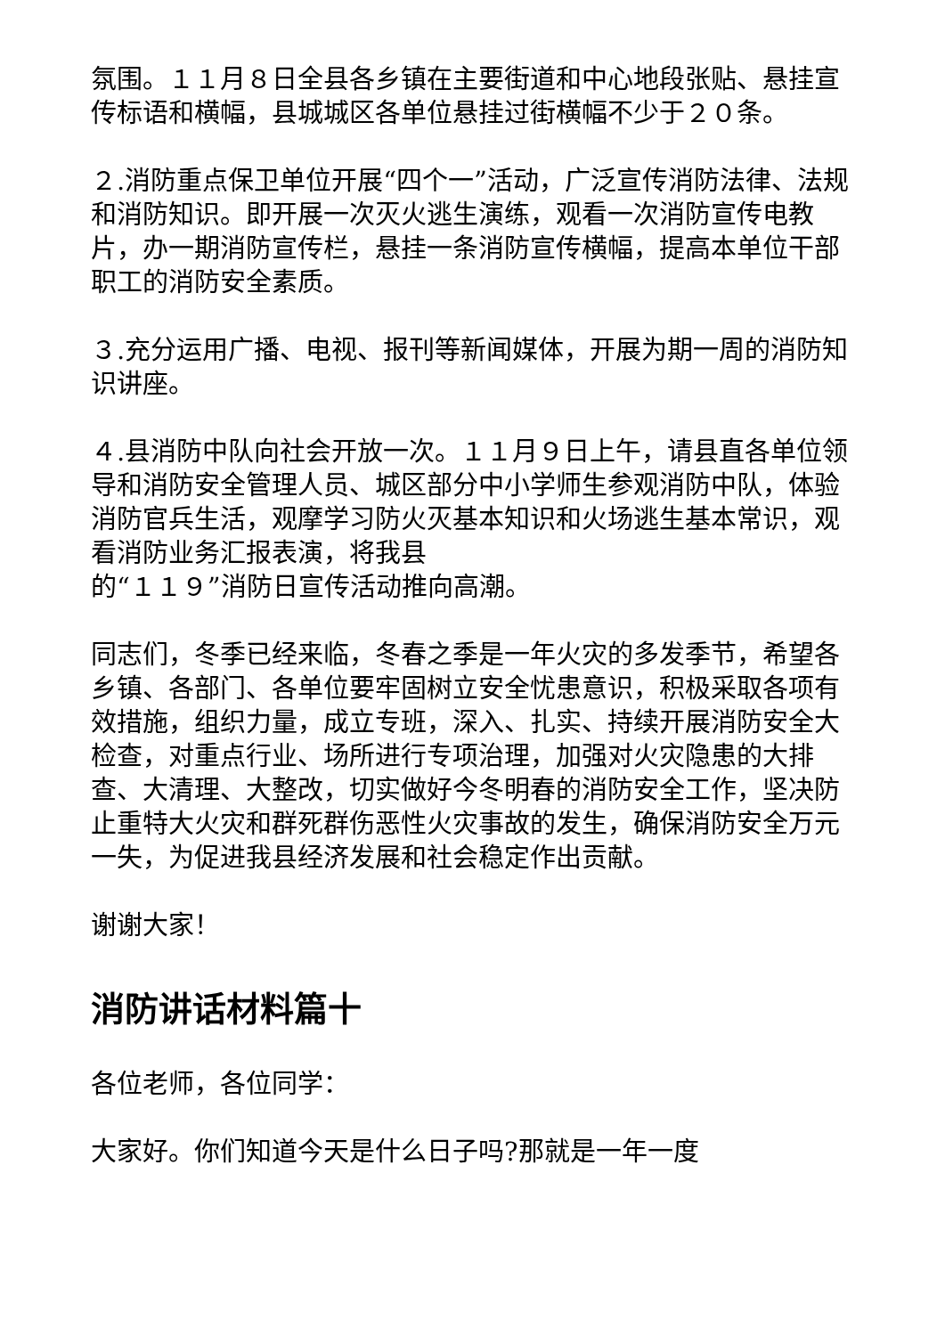氛围。１１月８日全县各乡镇在主要街道和中心地段张贴、悬挂宣传标语和横幅，县城城区各单位悬挂过街横幅不少于２０条。
２.消防重点保卫单位开展“四个一”活动，广泛宣传消防法律、法规和消防知识。即开展一次灭火逃生演练，观看一次消防宣传电教片，办一期消防宣传栏，悬挂一条消防宣传横幅，提高本单位干部职工的消防安全素质。
３.充分运用广播、电视、报刊等新闻媒体，开展为期一周的消防知识讲座。
４.县消防中队向社会开放一次。１１月９日上午，请县直各单位领导和消防安全管理人员、城区部分中小学师生参观消防中队，体验消防官兵生活，观摩学习防火灭基本知识和火场逃生基本常识，观看消防业务汇报表演，将我县
的“１１９”消防日宣传活动推向高潮。
同志们，冬季已经来临，冬春之季是一年火灾的多发季节，希望各乡镇、各部门、各单位要牢固树立安全忧患意识，积极采取各项有效措施，组织力量，成立专班，深入、扎实、持续开展消防安全大检查，对重点行业、场所进行专项治理，加强对火灾隐患的大排查、大清理、大整改，切实做好今冬明春的消防安全工作，坚决防止重特大火灾和群死群伤恶性火灾事故的发生，确保消防安全万元一失，为促进我县经济发展和社会稳定作出贡献。
谢谢大家！
消防讲话材料篇十
各位老师，各位同学：
大家好。你们知道今天是什么日子吗?那就是一年一度